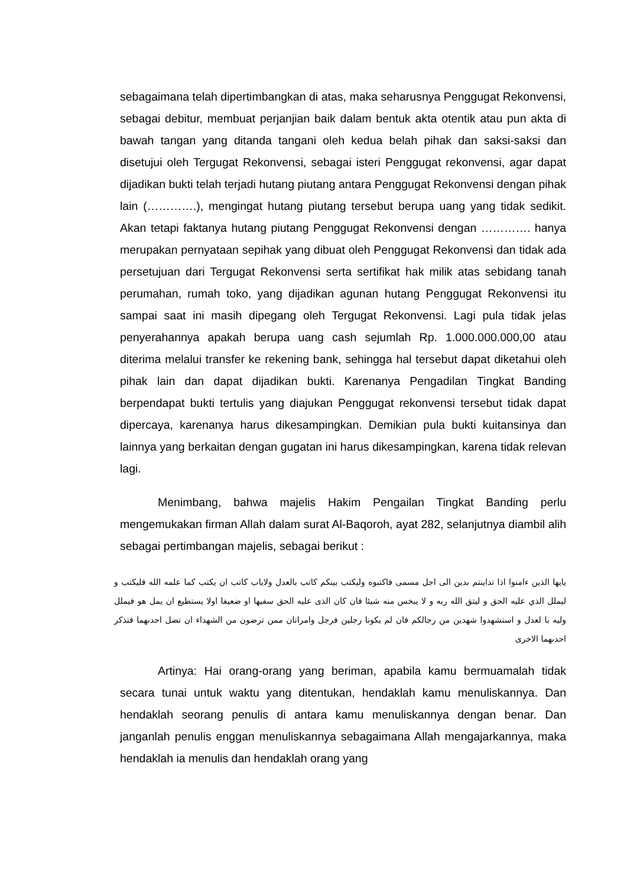sebagaimana telah dipertimbangkan di atas, maka seharusnya Penggugat Rekonvensi, sebagai debitur, membuat perjanjian baik dalam bentuk akta otentik atau pun akta di bawah tangan yang ditanda tangani oleh kedua belah pihak dan saksi-saksi dan disetujui oleh Tergugat Rekonvensi, sebagai isteri Penggugat rekonvensi, agar dapat dijadikan bukti telah terjadi hutang piutang antara Penggugat Rekonvensi dengan pihak lain (………….), mengingat hutang piutang tersebut berupa uang yang tidak sedikit. Akan tetapi faktanya hutang piutang Penggugat Rekonvensi dengan …………. hanya merupakan pernyataan sepihak yang dibuat oleh Penggugat Rekonvensi dan tidak ada persetujuan dari Tergugat Rekonvensi serta sertifikat hak milik atas sebidang tanah perumahan, rumah toko, yang dijadikan agunan hutang Penggugat Rekonvensi itu sampai saat ini masih dipegang oleh Tergugat Rekonvensi. Lagi pula tidak jelas penyerahannya apakah berupa uang cash sejumlah Rp. 1.000.000.000,00 atau diterima melalui transfer ke rekening bank, sehingga hal tersebut dapat diketahui oleh pihak lain dan dapat dijadikan bukti. Karenanya Pengadilan Tingkat Banding berpendapat bukti tertulis yang diajukan Penggugat rekonvensi tersebut tidak dapat dipercaya, karenanya harus dikesampingkan. Demikian pula bukti kuitansinya dan lainnya yang berkaitan dengan gugatan ini harus dikesampingkan, karena tidak relevan lagi.
Menimbang, bahwa majelis Hakim Pengailan Tingkat Banding perlu mengemukakan firman Allah dalam surat Al-Baqoroh, ayat 282, selanjutnya diambil alih sebagai pertimbangan majelis, sebagai berikut :
يايها الذين ءامنوا اذا تداينتم بدين الى اجل مسمى فاكتبوه وليكتب بينكم كاتب بالعدل ولاياب كاتب ان يكتب كما علمه الله فليكتب و ليملل الذي عليه الحق و ليتق الله ربه و لا يبخس منه شيئا فان كان الذى عليه الحق سفيها او ضعيفا اولا يستطيع ان يمل هو فيملل وليه با لعدل و استشهدوا شهدين من رجالكم فان لم يكونا رجلين فرجل وامراتان ممن ترضون من الشهداء ان تضل احدىهما فتذكر احدىهما الاخرى
Artinya: Hai orang-orang yang beriman, apabila kamu bermuamalah tidak secara tunai untuk waktu yang ditentukan, hendaklah kamu menuliskannya. Dan hendaklah seorang penulis di antara kamu menuliskannya dengan benar. Dan janganlah penulis enggan menuliskannya sebagaimana Allah mengajarkannya, maka hendaklah ia menulis dan hendaklah orang yang